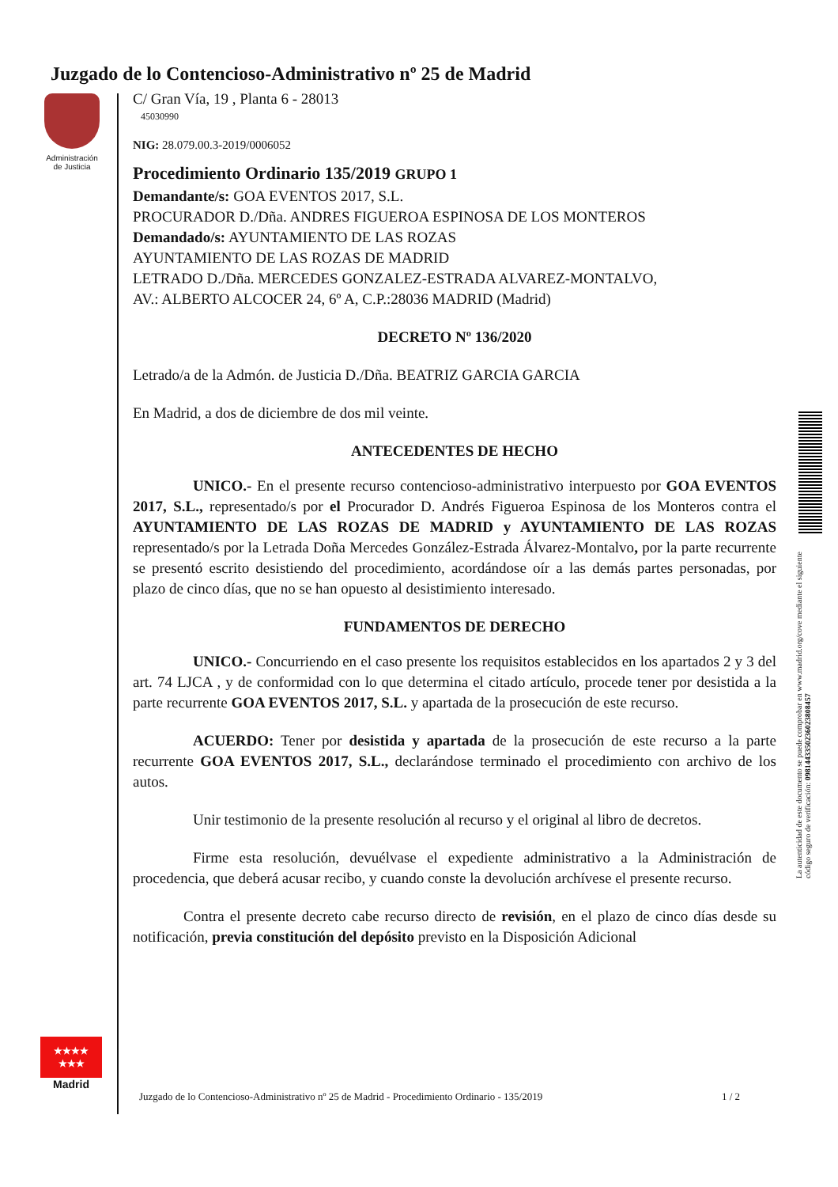Juzgado de lo Contencioso-Administrativo nº 25 de Madrid
Administración
de Justicia
C/ Gran Vía, 19 , Planta 6 - 28013
45030990
NIG: 28.079.00.3-2019/0006052
Procedimiento Ordinario 135/2019 GRUPO 1
Demandante/s: GOA EVENTOS 2017, S.L.
PROCURADOR D./Dña. ANDRES FIGUEROA ESPINOSA DE LOS MONTEROS
Demandado/s: AYUNTAMIENTO DE LAS ROZAS
AYUNTAMIENTO DE LAS ROZAS DE MADRID
LETRADO D./Dña. MERCEDES GONZALEZ-ESTRADA ALVAREZ-MONTALVO,
AV.: ALBERTO ALCOCER 24, 6º A, C.P.:28036 MADRID (Madrid)
DECRETO Nº 136/2020
Letrado/a de la Admón. de Justicia D./Dña. BEATRIZ GARCIA GARCIA
En Madrid, a dos de diciembre de dos mil veinte.
ANTECEDENTES DE HECHO
UNICO.- En el presente recurso contencioso-administrativo interpuesto por GOA EVENTOS 2017, S.L., representado/s por el Procurador D. Andrés Figueroa Espinosa de los Monteros contra el AYUNTAMIENTO DE LAS ROZAS DE MADRID y AYUNTAMIENTO DE LAS ROZAS representado/s por la Letrada Doña Mercedes González-Estrada Álvarez-Montalvo, por la parte recurrente se presentó escrito desistiendo del procedimiento, acordándose oír a las demás partes personadas, por plazo de cinco días, que no se han opuesto al desistimiento interesado.
FUNDAMENTOS DE DERECHO
UNICO.- Concurriendo en el caso presente los requisitos establecidos en los apartados 2 y 3 del art. 74 LJCA , y de conformidad con lo que determina el citado artículo, procede tener por desistida a la parte recurrente GOA EVENTOS 2017, S.L. y apartada de la prosecución de este recurso.
ACUERDO: Tener por desistida y apartada de la prosecución de este recurso a la parte recurrente GOA EVENTOS 2017, S.L., declarándose terminado el procedimiento con archivo de los autos.
Unir testimonio de la presente resolución al recurso y el original al libro de decretos.
Firme esta resolución, devuélvase el expediente administrativo a la Administración de procedencia, que deberá acusar recibo, y cuando conste la devolución archívese el presente recurso.
Contra el presente decreto cabe recurso directo de revisión, en el plazo de cinco días desde su notificación, previa constitución del depósito previsto en la Disposición Adicional
La autenticidad de este documento se puede comprobar en www.madrid.org/cove mediante el siguiente código seguro de verificación: 0981443350236023808457
★★★★
★★★
Madrid
Juzgado de lo Contencioso-Administrativo nº 25 de Madrid - Procedimiento Ordinario - 135/2019 1 / 2